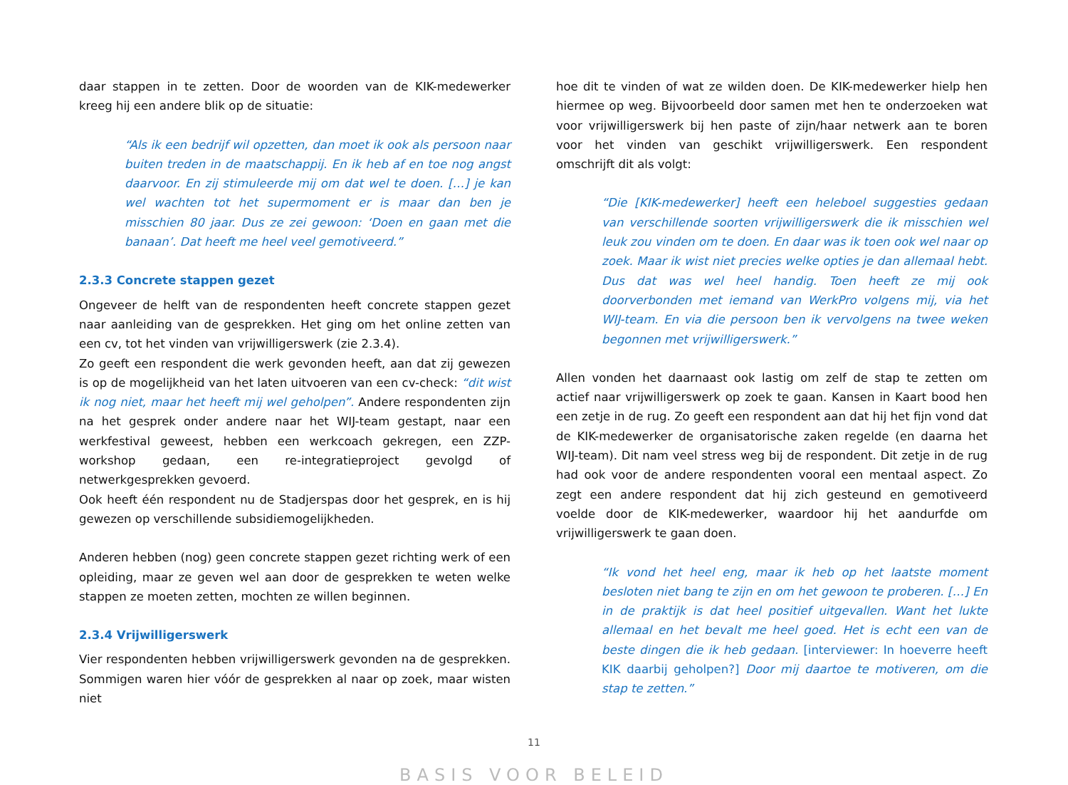daar stappen in te zetten. Door de woorden van de KIK-medewerker kreeg hij een andere blik op de situatie:
“Als ik een bedrijf wil opzetten, dan moet ik ook als persoon naar buiten treden in de maatschappij. En ik heb af en toe nog angst daarvoor. En zij stimuleerde mij om dat wel te doen. […] je kan wel wachten tot het supermoment er is maar dan ben je misschien 80 jaar. Dus ze zei gewoon: ‘Doen en gaan met die banaan’. Dat heeft me heel veel gemotiveerd.”
2.3.3 Concrete stappen gezet
Ongeveer de helft van de respondenten heeft concrete stappen gezet naar aanleiding van de gesprekken. Het ging om het online zetten van een cv, tot het vinden van vrijwilligerswerk (zie 2.3.4).
Zo geeft een respondent die werk gevonden heeft, aan dat zij gewezen is op de mogelijkheid van het laten uitvoeren van een cv-check: “dit wist ik nog niet, maar het heeft mij wel geholpen”. Andere respondenten zijn na het gesprek onder andere naar het WIJ-team gestapt, naar een werkfestival geweest, hebben een werkcoach gekregen, een ZZP-workshop gedaan, een re-integratieproject gevolgd of netwerkgesprekken gevoerd.
Ook heeft één respondent nu de Stadjerspas door het gesprek, en is hij gewezen op verschillende subsidiemogelijkheden.
Anderen hebben (nog) geen concrete stappen gezet richting werk of een opleiding, maar ze geven wel aan door de gesprekken te weten welke stappen ze moeten zetten, mochten ze willen beginnen.
2.3.4 Vrijwilligerswerk
Vier respondenten hebben vrijwilligerswerk gevonden na de gesprekken. Sommigen waren hier vóór de gesprekken al naar op zoek, maar wisten niet
hoe dit te vinden of wat ze wilden doen. De KIK-medewerker hielp hen hiermee op weg. Bijvoorbeeld door samen met hen te onderzoeken wat voor vrijwilligerswerk bij hen paste of zijn/haar netwerk aan te boren voor het vinden van geschikt vrijwilligerswerk. Een respondent omschrijft dit als volgt:
“Die [KIK-medewerker] heeft een heleboel suggesties gedaan van verschillende soorten vrijwilligerswerk die ik misschien wel leuk zou vinden om te doen. En daar was ik toen ook wel naar op zoek. Maar ik wist niet precies welke opties je dan allemaal hebt. Dus dat was wel heel handig. Toen heeft ze mij ook doorverbonden met iemand van WerkPro volgens mij, via het WIJ-team. En via die persoon ben ik vervolgens na twee weken begonnen met vrijwilligerswerk.”
Allen vonden het daarnaast ook lastig om zelf de stap te zetten om actief naar vrijwilligerswerk op zoek te gaan. Kansen in Kaart bood hen een zetje in de rug. Zo geeft een respondent aan dat hij het fijn vond dat de KIK-medewerker de organisatorische zaken regelde (en daarna het WIJ-team). Dit nam veel stress weg bij de respondent. Dit zetje in de rug had ook voor de andere respondenten vooral een mentaal aspect. Zo zegt een andere respondent dat hij zich gesteund en gemotiveerd voelde door de KIK-medewerker, waardoor hij het aandurfde om vrijwilligerswerk te gaan doen.
“Ik vond het heel eng, maar ik heb op het laatste moment besloten niet bang te zijn en om het gewoon te proberen. […] En in de praktijk is dat heel positief uitgevallen. Want het lukte allemaal en het bevalt me heel goed. Het is echt een van de beste dingen die ik heb gedaan. [interviewer: In hoeverre heeft KIK daarbij geholpen?] Door mij daartoe te motiveren, om die stap te zetten.”
11
BASIS VOOR BELEID